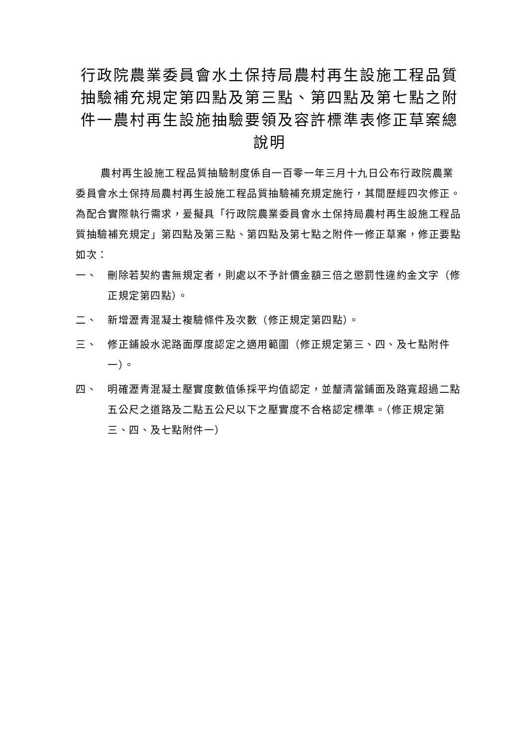行政院農業委員會水土保持局農村再生設施工程品質抽驗補充規定第四點及第三點、第四點及第七點之附件一農村再生設施抽驗要領及容許標準表修正草案總說明
農村再生設施工程品質抽驗制度係自一百零一年三月十九日公布行政院農業委員會水土保持局農村再生設施工程品質抽驗補充規定施行，其間歷經四次修正。為配合實際執行需求，爰擬具「行政院農業委員會水土保持局農村再生設施工程品質抽驗補充規定」第四點及第三點、第四點及第七點之附件一修正草案，修正要點如次：
一、 刪除若契約書無規定者，則處以不予計價金額三倍之懲罰性違約金文字（修正規定第四點）。
二、 新增瀝青混凝土複驗條件及次數（修正規定第四點）。
三、 修正鋪設水泥路面厚度認定之適用範圍（修正規定第三、四、及七點附件一）。
四、 明確瀝青混凝土壓實度數值係採平均值認定，並釐清當鋪面及路寬超過二點五公尺之道路及二點五公尺以下之壓實度不合格認定標準。（修正規定第三、四、及七點附件一）